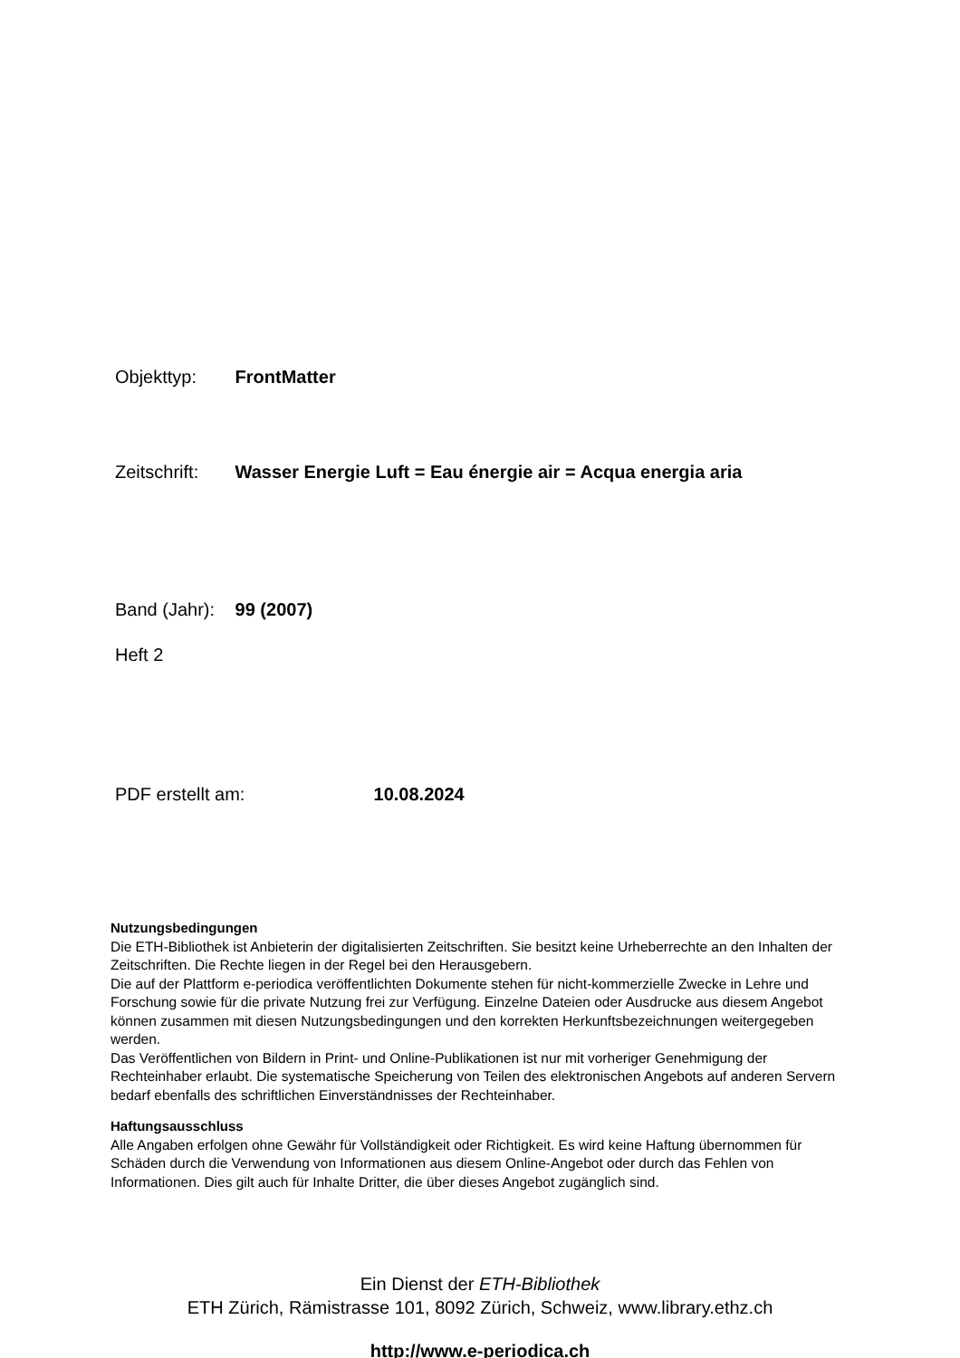Objekttyp: FrontMatter
Zeitschrift: Wasser Energie Luft = Eau énergie air = Acqua energia aria
Band (Jahr): 99 (2007)
Heft 2
PDF erstellt am: 10.08.2024
Nutzungsbedingungen
Die ETH-Bibliothek ist Anbieterin der digitalisierten Zeitschriften. Sie besitzt keine Urheberrechte an den Inhalten der Zeitschriften. Die Rechte liegen in der Regel bei den Herausgebern.
Die auf der Plattform e-periodica veröffentlichten Dokumente stehen für nicht-kommerzielle Zwecke in Lehre und Forschung sowie für die private Nutzung frei zur Verfügung. Einzelne Dateien oder Ausdrucke aus diesem Angebot können zusammen mit diesen Nutzungsbedingungen und den korrekten Herkunftsbezeichnungen weitergegeben werden.
Das Veröffentlichen von Bildern in Print- und Online-Publikationen ist nur mit vorheriger Genehmigung der Rechteinhaber erlaubt. Die systematische Speicherung von Teilen des elektronischen Angebots auf anderen Servern bedarf ebenfalls des schriftlichen Einverständnisses der Rechteinhaber.
Haftungsausschluss
Alle Angaben erfolgen ohne Gewähr für Vollständigkeit oder Richtigkeit. Es wird keine Haftung übernommen für Schäden durch die Verwendung von Informationen aus diesem Online-Angebot oder durch das Fehlen von Informationen. Dies gilt auch für Inhalte Dritter, die über dieses Angebot zugänglich sind.
Ein Dienst der ETH-Bibliothek
ETH Zürich, Rämistrasse 101, 8092 Zürich, Schweiz, www.library.ethz.ch
http://www.e-periodica.ch